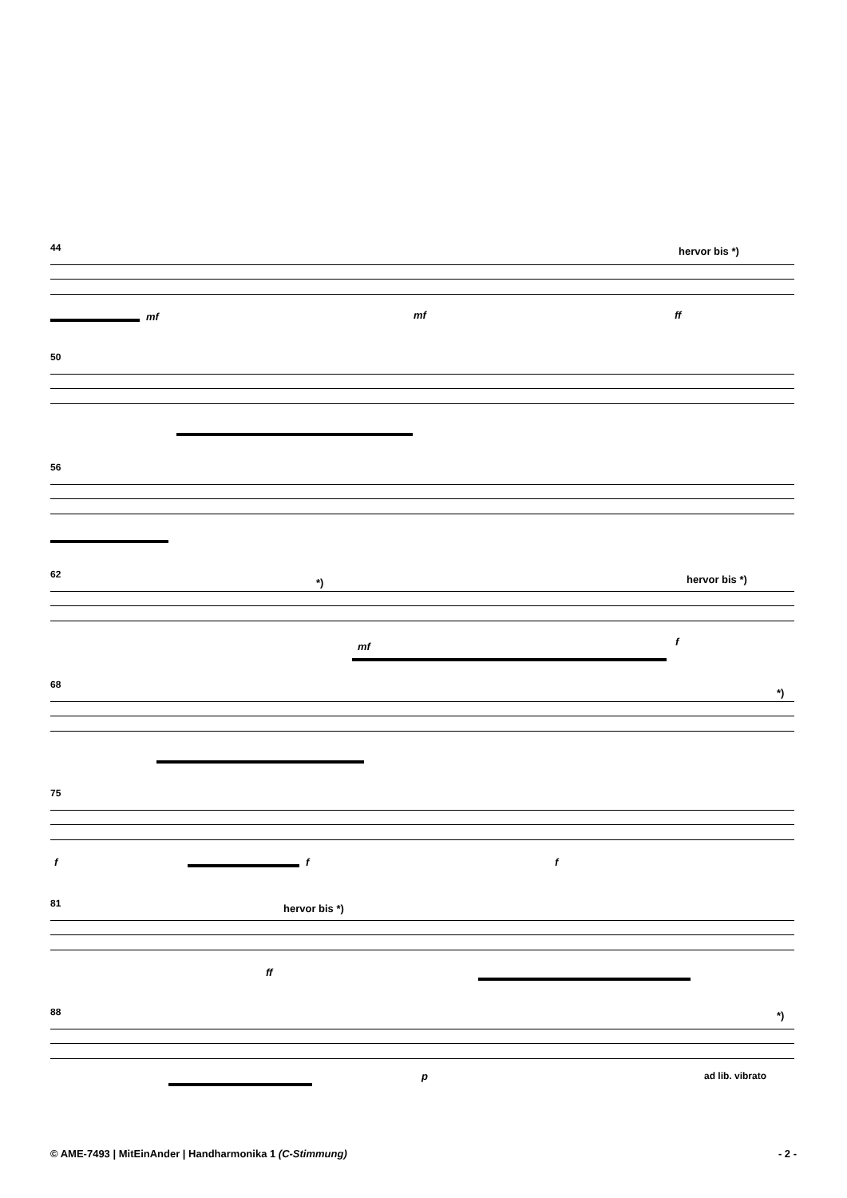44
hervor bis *)
mf mf ff
50
56
62
*) hervor bis *)
mf f
68
*)
75
f f f
81
hervor bis *)
ff
88
*)
p ad lib. vibrato
© AME-7493 | MitEinAnder | Handharmonika 1 (C-Stimmung) - 2 -